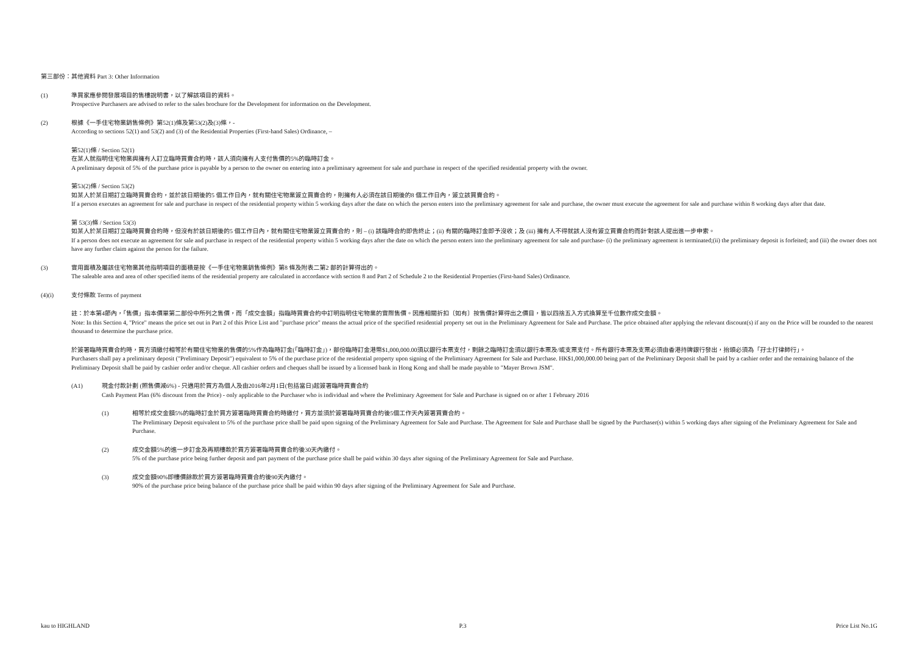第三部份：其他資料 Part 3: Other Information
(1) 準買家應參閱發展項目的售樓說明書，以了解該項目的資料。
Prospective Purchasers are advised to refer to the sales brochure for the Development for information on the Development.
(2) 根據《一手住宅物業銷售條例》第52(1)條及第53(2)及(3)條，-
According to sections 52(1) and 53(2) and (3) of the Residential Properties (First-hand Sales) Ordinance, –
第52(1)條 / Section 52(1)
在某人就指明住宅物業與擁有人訂立臨時買賣合約時，該人須向擁有人支付售價的5%的臨時訂金。
A preliminary deposit of 5% of the purchase price is payable by a person to the owner on entering into a preliminary agreement for sale and purchase in respect of the specified residential property with the owner.
第53(2)條 / Section 53(2)
如某人於某日期訂立臨時買賣合約，並於該日期後的5 個工作日內，就有關住宅物業簽立買賣合約，則擁有人必須在該日期後的8 個工作日內，簽立該買賣合約。
If a person executes an agreement for sale and purchase in respect of the residential property within 5 working days after the date on which the person enters into the preliminary agreement for sale and purchase, the owner must execute the agreement for sale and purchase within 8 working days after that date.
第 53(3)條 / Section 53(3)
如某人於某日期訂立臨時買賣合約時，但沒有於該日期後的5 個工作日內，就有關住宅物業簽立買賣合約，則 – (i) 該臨時合約即告終止；(ii) 有關的臨時訂金即予沒收；及 (iii) 擁有人不得就該人沒有簽立買賣合約而針'對該人提出進一步申索。
If a person does not execute an agreement for sale and purchase in respect of the residential property within 5 working days after the date on which the person enters into the preliminary agreement for sale and purchase- (i) the preliminary agreement is terminated;(ii) the preliminary deposit is forfeited; and (iii) the owner does not have any further claim against the person for the failure.
(3) 實用面積及屬該住宅物業其他指明項目的面積是按《一手住宅物業銷售條例》第8 條及附表二第2 部的計算得出的。
The saleable area and area of other specified items of the residential property are calculated in accordance with section 8 and Part 2 of Schedule 2 to the Residential Properties (First-hand Sales) Ordinance.
(4)(i) 支付條款 Terms of payment
註：於本第4節內，「售價」指本價單第二部份中所列之售價，而「成交金額」指臨時買賣合約中訂明指明住宅物業的實際售價。因應相關折扣〔如有〕按售價計算得出之價目，皆以四捨五入方式換算至千位數作成交金額。
Note: In this Section 4, "Price" means the price set out in Part 2 of this Price List and "purchase price" means the actual price of the specified residential property set out in the Preliminary Agreement for Sale and Purchase. The price obtained after applying the relevant discount(s) if any on the Price will be rounded to the nearest thousand to determine the purchase price.
於簽署臨時買賣合約時，買方須繳付相等於有關住宅物業的售價的5%作為臨時訂金(「臨時訂金」)，部份臨時訂金港幣$1,000,000.00須以銀行本票支付，剩餘之臨時訂金須以銀行本票及/或支票支付。所有銀行本票及支票必須由香港持牌銀行發出，抬頭必須為「孖士打律師行」。
Purchasers shall pay a preliminary deposit ("Preliminary Deposit") equivalent to 5% of the purchase price of the residential property upon signing of the Preliminary Agreement for Sale and Purchase. HK$1,000,000.00 being part of the Preliminary Deposit shall be paid by a cashier order and the remaining balance of the Preliminary Deposit shall be paid by cashier order and/or cheque. All cashier orders and cheques shall be issued by a licensed bank in Hong Kong and shall be made payable to "Mayer Brown JSM".
(A1) 現金付款計劃 (照售價減6%) - 只適用於買方為個人及由2016年2月1日(包括當日)起簽署臨時買賣合約
Cash Payment Plan (6% discount from the Price) - only applicable to the Purchaser who is individual and where the Preliminary Agreement for Sale and Purchase is signed on or after 1 February 2016
(1) 相等於成交金額5%的臨時訂金於買方簽署臨時買賣合約時繳付，買方並須於簽署臨時買賣合約後5個工作天內簽署買賣合約。
The Preliminary Deposit equivalent to 5% of the purchase price shall be paid upon signing of the Preliminary Agreement for Sale and Purchase. The Agreement for Sale and Purchase shall be signed by the Purchaser(s) within 5 working days after signing of the Preliminary Agreement for Sale and Purchase.
(2) 成交金額5%的進一步訂金及再期樓款於買方簽署臨時買賣合約後30天內繳付。
5% of the purchase price being further deposit and part payment of the purchase price shall be paid within 30 days after signing of the Preliminary Agreement for Sale and Purchase.
(3) 成交金額90%即樓價餘款於買方簽署臨時買賣合約後90天內繳付。
90% of the purchase price being balance of the purchase price shall be paid within 90 days after signing of the Preliminary Agreement for Sale and Purchase.
kau to HIGHLAND P.3 Price List No.1G